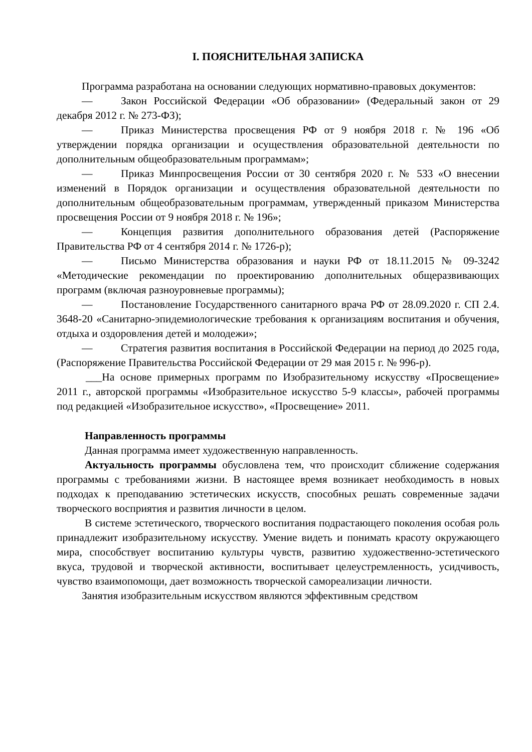I. ПОЯСНИТЕЛЬНАЯ ЗАПИСКА
Программа разработана на основании следующих нормативно-правовых документов:
— Закон Российской Федерации «Об образовании» (Федеральный закон от 29 декабря 2012 г. № 273-ФЗ);
— Приказ Министерства просвещения РФ от 9 ноября 2018 г. № 196 «Об утверждении порядка организации и осуществления образовательной деятельности по дополнительным общеобразовательным программам»;
— Приказ Минпросвещения России от 30 сентября 2020 г. № 533 «О внесении изменений в Порядок организации и осуществления образовательной деятельности по дополнительным общеобразовательным программам, утвержденный приказом Министерства просвещения России от 9 ноября 2018 г. № 196»;
— Концепция развития дополнительного образования детей (Распоряжение Правительства РФ от 4 сентября 2014 г. № 1726-р);
— Письмо Министерства образования и науки РФ от 18.11.2015 № 09-3242 «Методические рекомендации по проектированию дополнительных общеразвивающих программ (включая разноуровневые программы);
— Постановление Государственного санитарного врача РФ от 28.09.2020 г. СП 2.4. 3648-20 «Санитарно-эпидемиологические требования к организациям воспитания и обучения, отдыха и оздоровления детей и молодежи»;
— Стратегия развития воспитания в Российской Федерации на период до 2025 года, (Распоряжение Правительства Российской Федерации от 29 мая 2015 г. № 996-р).
___На основе примерных программ по Изобразительному искусству «Просвещение» 2011 г., авторской программы «Изобразительное искусство 5-9 классы», рабочей программы под редакцией «Изобразительное искусство», «Просвещение» 2011.
Направленность программы
Данная программа имеет художественную направленность.
Актуальность программы обусловлена тем, что происходит сближение содержания программы с требованиями жизни. В настоящее время возникает необходимость в новых подходах к преподаванию эстетических искусств, способных решать современные задачи творческого восприятия и развития личности в целом.
В системе эстетического, творческого воспитания подрастающего поколения особая роль принадлежит изобразительному искусству. Умение видеть и понимать красоту окружающего мира, способствует воспитанию культуры чувств, развитию художественно-эстетического вкуса, трудовой и творческой активности, воспитывает целеустремленность, усидчивость, чувство взаимопомощи, дает возможность творческой самореализации личности.
Занятия изобразительным искусством являются эффективным средством